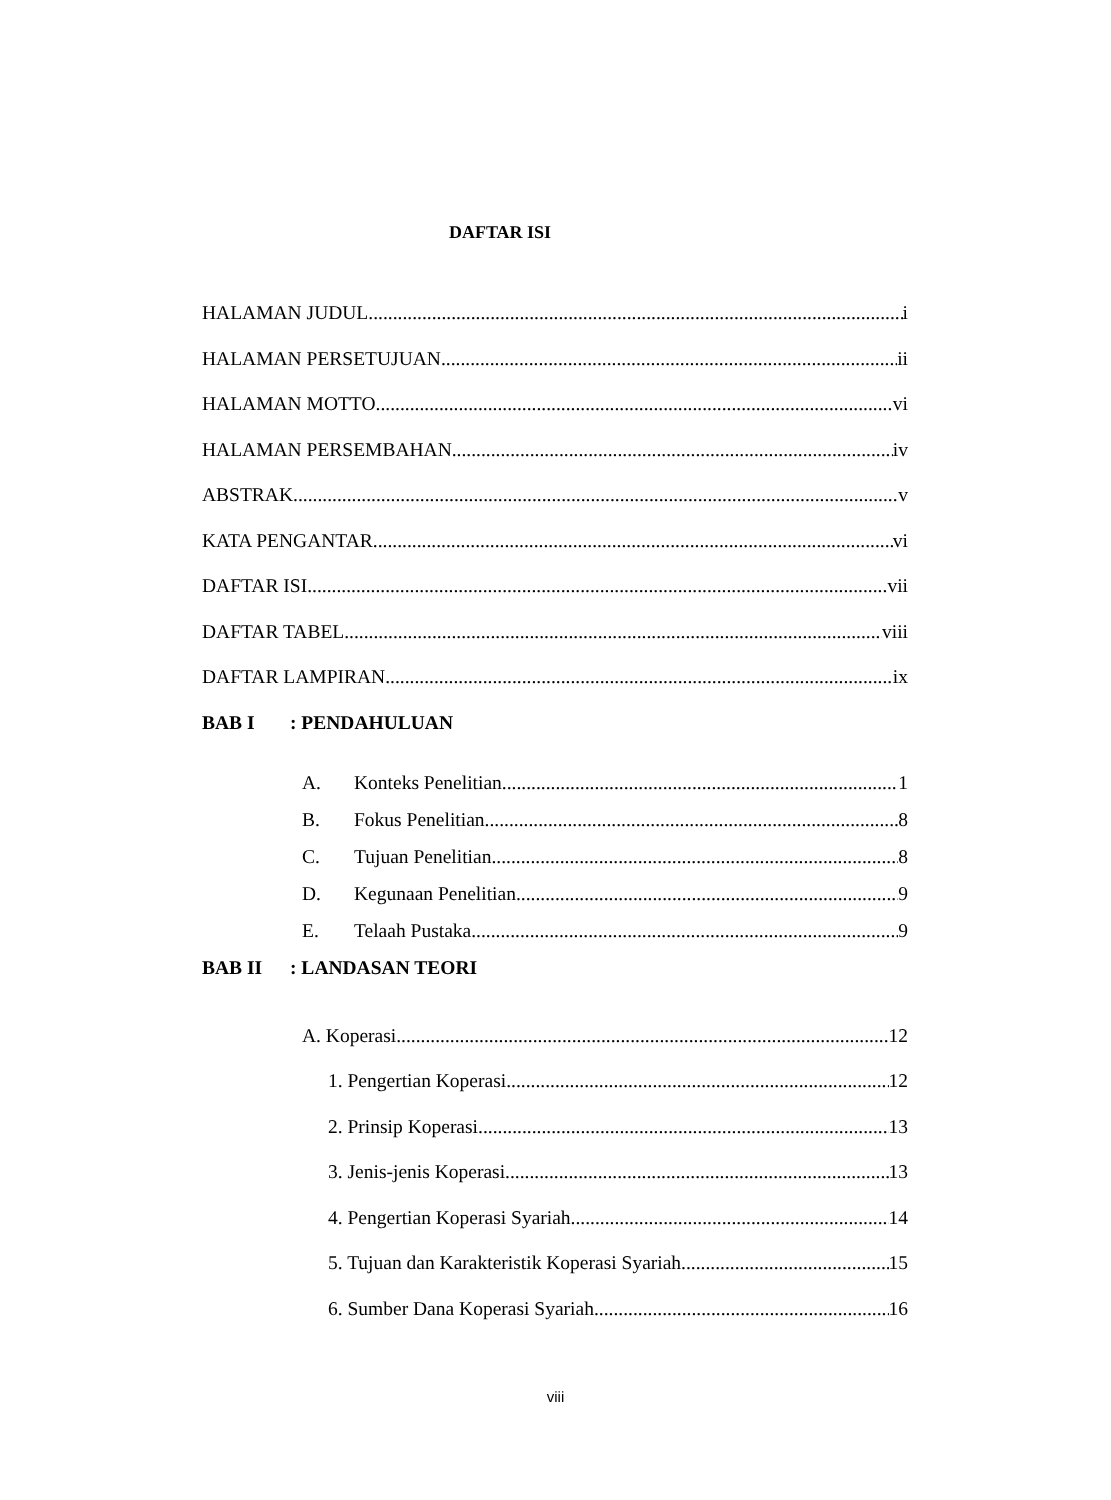DAFTAR ISI
HALAMAN JUDUL i
HALAMAN PERSETUJUAN ii
HALAMAN MOTTO vi
HALAMAN PERSEMBAHAN iv
ABSTRAK v
KATA PENGANTAR vi
DAFTAR ISI vii
DAFTAR TABEL viii
DAFTAR LAMPIRAN ix
BAB I: PENDAHULUAN
A. Konteks Penelitian 1
B. Fokus Penelitian 8
C. Tujuan Penelitian 8
D. Kegunaan Penelitian 9
E. Telaah Pustaka 9
BAB II: LANDASAN TEORI
A. Koperasi 12
1. Pengertian Koperasi 12
2. Prinsip Koperasi 13
3. Jenis-jenis Koperasi 13
4. Pengertian Koperasi Syariah 14
5. Tujuan dan Karakteristik Koperasi Syariah 15
6. Sumber Dana Koperasi Syariah 16
viii